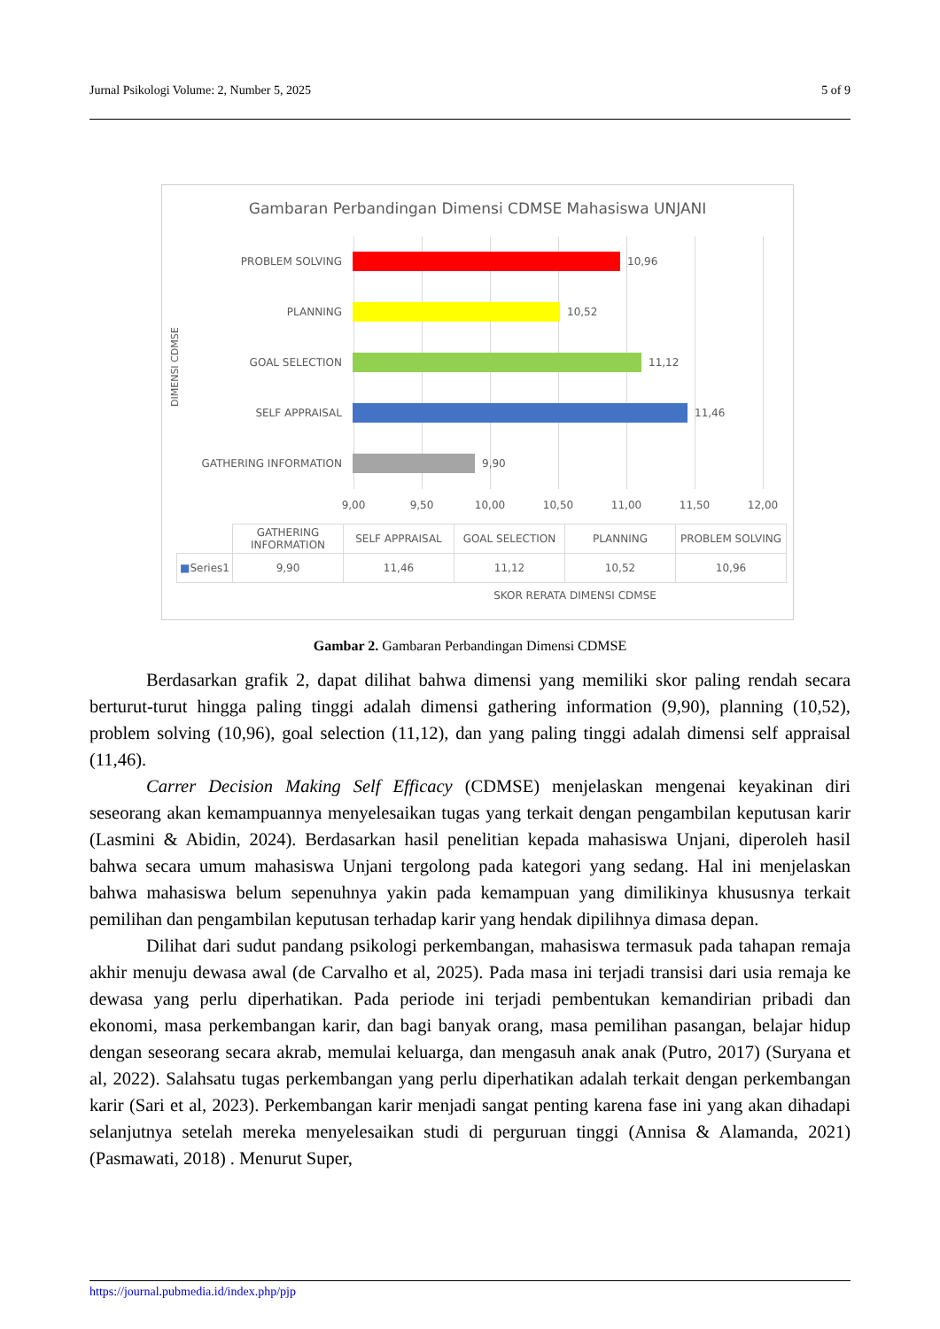Jurnal Psikologi Volume: 2, Number 5, 2025 5 of 9
Gambaran Perbandingan Dimensi CDMSE Mahasiswa UNJANI
DIMENSI CDMSE
PROBLEM SOLVING 10,96
PLANNING 10,52
GOAL SELECTION 11,12
SELF APPRAISAL 11,46
GATHERING INFORMATION 9,90
9,00 9,50 10,00 10,50 11,00 11,50 12,00
| | GATHERING INFORMATION | SELF APPRAISAL | GOAL SELECTION | PLANNING | PROBLEM SOLVING |
| --- | --- | --- | --- | --- | --- |
| ■ Series1 | 9,90 | 11,46 | 11,12 | 10,52 | 10,96 |
SKOR RERATA DIMENSI CDMSE
Gambar 2. Gambaran Perbandingan Dimensi CDMSE
Berdasarkan grafik 2, dapat dilihat bahwa dimensi yang memiliki skor paling rendah secara berturut-turut hingga paling tinggi adalah dimensi gathering information (9,90), planning (10,52), problem solving (10,96), goal selection (11,12), dan yang paling tinggi adalah dimensi self appraisal (11,46).
Carrer Decision Making Self Efficacy (CDMSE) menjelaskan mengenai keyakinan diri seseorang akan kemampuannya menyelesaikan tugas yang terkait dengan pengambilan keputusan karir (Lasmini & Abidin, 2024). Berdasarkan hasil penelitian kepada mahasiswa Unjani, diperoleh hasil bahwa secara umum mahasiswa Unjani tergolong pada kategori yang sedang. Hal ini menjelaskan bahwa mahasiswa belum sepenuhnya yakin pada kemampuan yang dimilikinya khususnya terkait pemilihan dan pengambilan keputusan terhadap karir yang hendak dipilihnya dimasa depan.
Dilihat dari sudut pandang psikologi perkembangan, mahasiswa termasuk pada tahapan remaja akhir menuju dewasa awal (de Carvalho et al, 2025). Pada masa ini terjadi transisi dari usia remaja ke dewasa yang perlu diperhatikan. Pada periode ini terjadi pembentukan kemandirian pribadi dan ekonomi, masa perkembangan karir, dan bagi banyak orang, masa pemilihan pasangan, belajar hidup dengan seseorang secara akrab, memulai keluarga, dan mengasuh anak anak (Putro, 2017) (Suryana et al, 2022). Salahsatu tugas perkembangan yang perlu diperhatikan adalah terkait dengan perkembangan karir (Sari et al, 2023). Perkembangan karir menjadi sangat penting karena fase ini yang akan dihadapi selanjutnya setelah mereka menyelesaikan studi di perguruan tinggi (Annisa & Alamanda, 2021) (Pasmawati, 2018) . Menurut Super,
https://journal.pubmedia.id/index.php/pjp